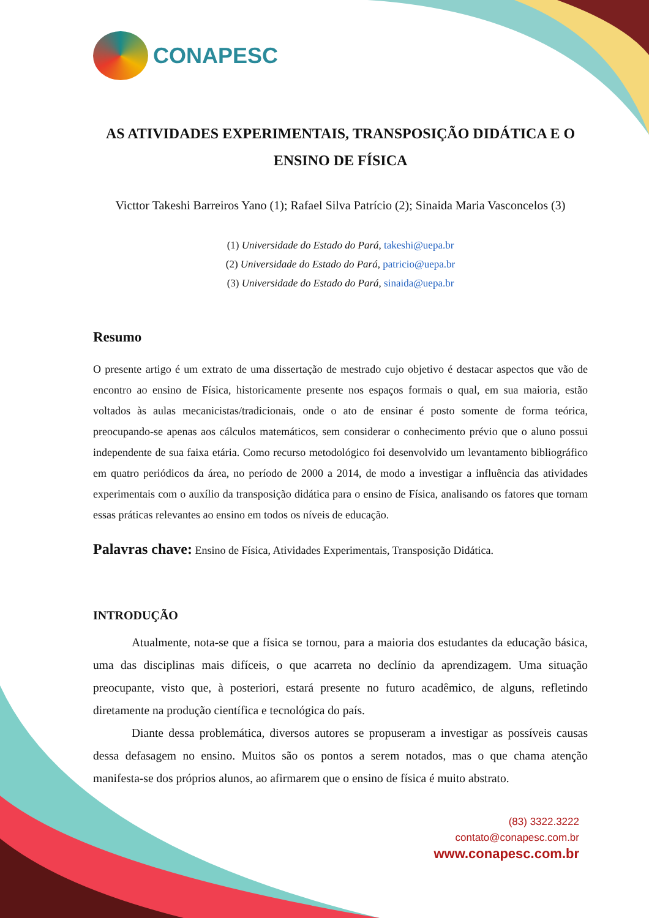CONAPESC
AS ATIVIDADES EXPERIMENTAIS, TRANSPOSIÇÃO DIDÁTICA E O ENSINO DE FÍSICA
Victtor Takeshi Barreiros Yano (1); Rafael Silva Patrício (2); Sinaida Maria Vasconcelos (3)
(1) Universidade do Estado do Pará, takeshi@uepa.br
(2) Universidade do Estado do Pará, patricio@uepa.br
(3) Universidade do Estado do Pará, sinaida@uepa.br
Resumo
O presente artigo é um extrato de uma dissertação de mestrado cujo objetivo é destacar aspectos que vão de encontro ao ensino de Física, historicamente presente nos espaços formais o qual, em sua maioria, estão voltados às aulas mecanicistas/tradicionais, onde o ato de ensinar é posto somente de forma teórica, preocupando-se apenas aos cálculos matemáticos, sem considerar o conhecimento prévio que o aluno possui independente de sua faixa etária. Como recurso metodológico foi desenvolvido um levantamento bibliográfico em quatro periódicos da área, no período de 2000 a 2014, de modo a investigar a influência das atividades experimentais com o auxílio da transposição didática para o ensino de Física, analisando os fatores que tornam essas práticas relevantes ao ensino em todos os níveis de educação.
Palavras chave: Ensino de Física, Atividades Experimentais, Transposição Didática.
INTRODUÇÃO
Atualmente, nota-se que a física se tornou, para a maioria dos estudantes da educação básica, uma das disciplinas mais difíceis, o que acarreta no declínio da aprendizagem. Uma situação preocupante, visto que, à posteriori, estará presente no futuro acadêmico, de alguns, refletindo diretamente na produção científica e tecnológica do país.
Diante dessa problemática, diversos autores se propuseram a investigar as possíveis causas dessa defasagem no ensino. Muitos são os pontos a serem notados, mas o que chama atenção manifesta-se dos próprios alunos, ao afirmarem que o ensino de física é muito abstrato.
(83) 3322.3222
contato@conapesc.com.br
www.conapesc.com.br